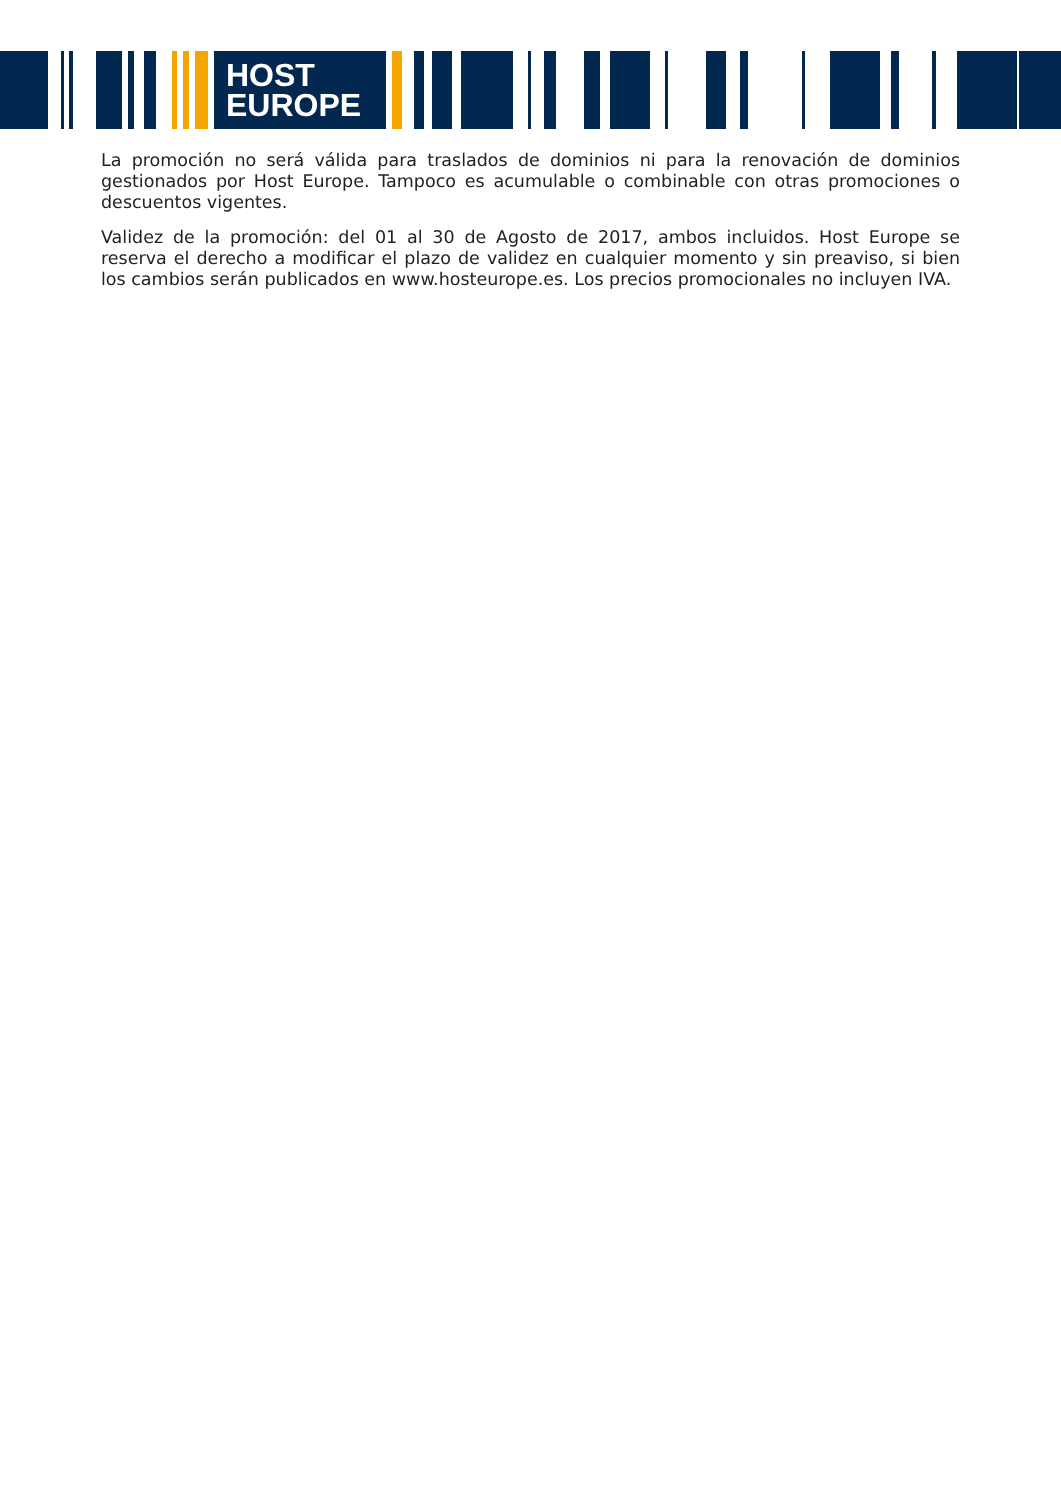HOST
EUROPE
La promoción no será válida para traslados de dominios ni para la renovación de dominios gestionados por Host Europe. Tampoco es acumulable o combinable con otras promociones o descuentos vigentes.
Validez de la promoción: del 01 al 30 de Agosto de 2017, ambos incluidos. Host Europe se reserva el derecho a modificar el plazo de validez en cualquier momento y sin preaviso, si bien los cambios serán publicados en www.hosteurope.es. Los precios promocionales no incluyen IVA.